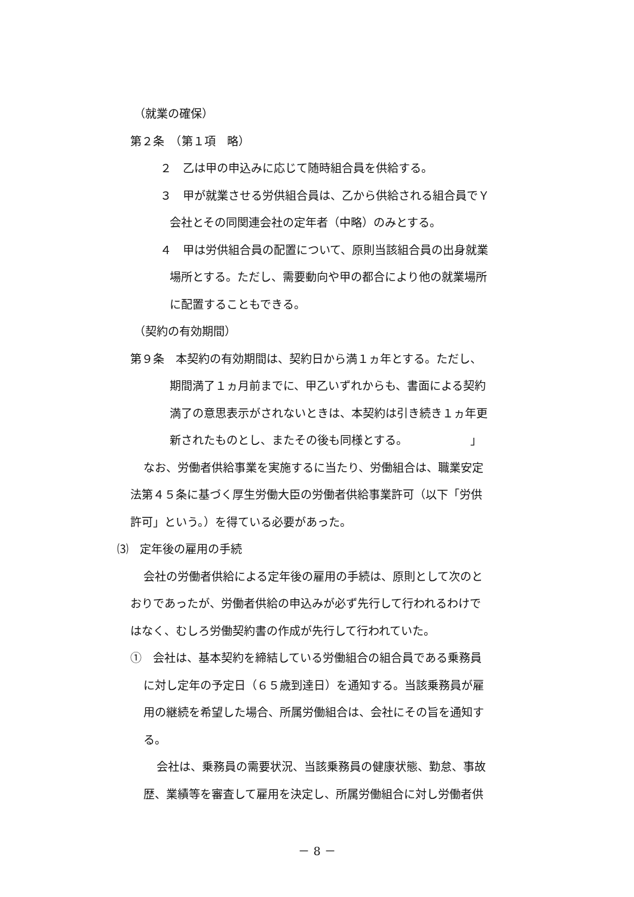（就業の確保）
第２条　（第１項　略）
２　乙は甲の申込みに応じて随時組合員を供給する。
３　甲が就業させる労供組合員は、乙から供給される組合員でＹ
会社とその同関連会社の定年者（中略）のみとする。
４　甲は労供組合員の配置について、原則当該組合員の出身就業
場所とする。ただし、需要動向や甲の都合により他の就業場所
に配置することもできる。
（契約の有効期間）
第９条　本契約の有効期間は、契約日から満１ヵ年とする。ただし、
期間満了１ヵ月前までに、甲乙いずれからも、書面による契約
満了の意思表示がされないときは、本契約は引き続き１ヵ年更
新されたものとし、またその後も同様とする。　　　　　　」
なお、労働者供給事業を実施するに当たり、労働組合は、職業安定
法第４５条に基づく厚生労働大臣の労働者供給事業許可（以下「労供
許可」という。）を得ている必要があった。
⑶　定年後の雇用の手続
会社の労働者供給による定年後の雇用の手続は、原則として次のと
おりであったが、労働者供給の申込みが必ず先行して行われるわけで
はなく、むしろ労働契約書の作成が先行して行われていた。
①　会社は、基本契約を締結している労働組合の組合員である乗務員
に対し定年の予定日（６５歳到達日）を通知する。当該乗務員が雇
用の継続を希望した場合、所属労働組合は、会社にその旨を通知す
る。
会社は、乗務員の需要状況、当該乗務員の健康状態、勤怠、事故
歴、業績等を審査して雇用を決定し、所属労働組合に対し労働者供
－ 8 －